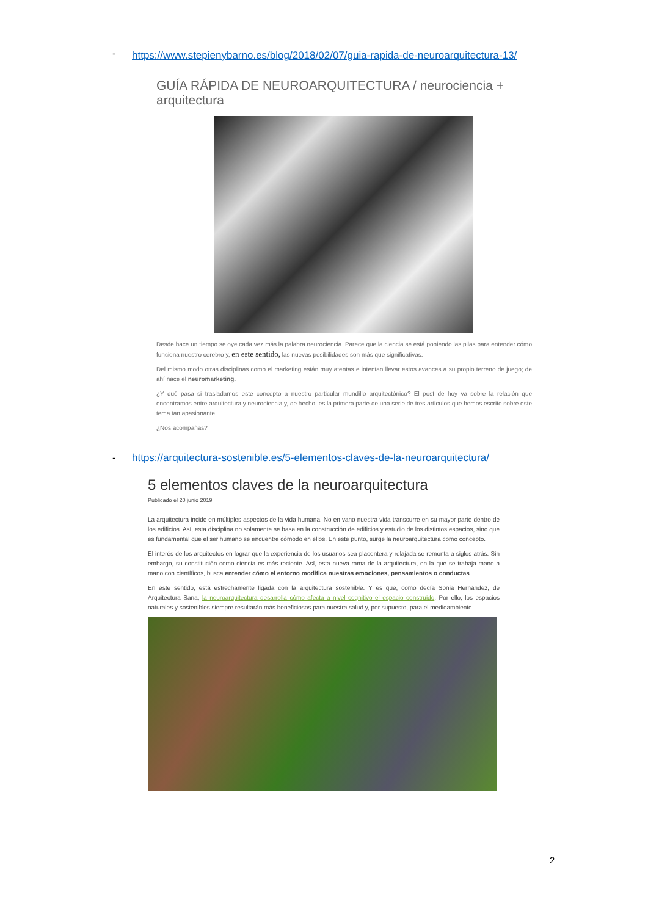-
https://www.stepienybarno.es/blog/2018/02/07/guia-rapida-de-neuroarquitectura-13/
GUÍA RÁPIDA DE NEUROARQUITECTURA / neurociencia + arquitectura
Desde hace un tiempo se oye cada vez más la palabra neurociencia. Parece que la ciencia se está poniendo las pilas para entender cómo funciona nuestro cerebro y, en este sentido, las nuevas posibilidades son más que significativas.
Del mismo modo otras disciplinas como el marketing están muy atentas e intentan llevar estos avances a su propio terreno de juego; de ahí nace el neuromarketing.
¿Y qué pasa si trasladamos este concepto a nuestro particular mundillo arquitectónico? El post de hoy va sobre la relación que encontramos entre arquitectura y neurociencia y, de hecho, es la primera parte de una serie de tres artículos que hemos escrito sobre este tema tan apasionante.
¿Nos acompañas?
-
https://arquitectura-sostenible.es/5-elementos-claves-de-la-neuroarquitectura/
5 elementos claves de la neuroarquitectura
Publicado el 20 junio 2019
La arquitectura incide en múltiples aspectos de la vida humana. No en vano nuestra vida transcurre en su mayor parte dentro de los edificios. Así, esta disciplina no solamente se basa en la construcción de edificios y estudio de los distintos espacios, sino que es fundamental que el ser humano se encuentre cómodo en ellos. En este punto, surge la neuroarquitectura como concepto.
El interés de los arquitectos en lograr que la experiencia de los usuarios sea placentera y relajada se remonta a siglos atrás. Sin embargo, su constitución como ciencia es más reciente. Así, esta nueva rama de la arquitectura, en la que se trabaja mano a mano con científicos, busca entender cómo el entorno modifica nuestras emociones, pensamientos o conductas.
En este sentido, está estrechamente ligada con la arquitectura sostenible. Y es que, como decía Sonia Hernández, de Arquitectura Sana, la neuroarquitectura desarrolla cómo afecta a nivel cognitivo el espacio construido. Por ello, los espacios naturales y sostenibles siempre resultarán más beneficiosos para nuestra salud y, por supuesto, para el medioambiente.
2